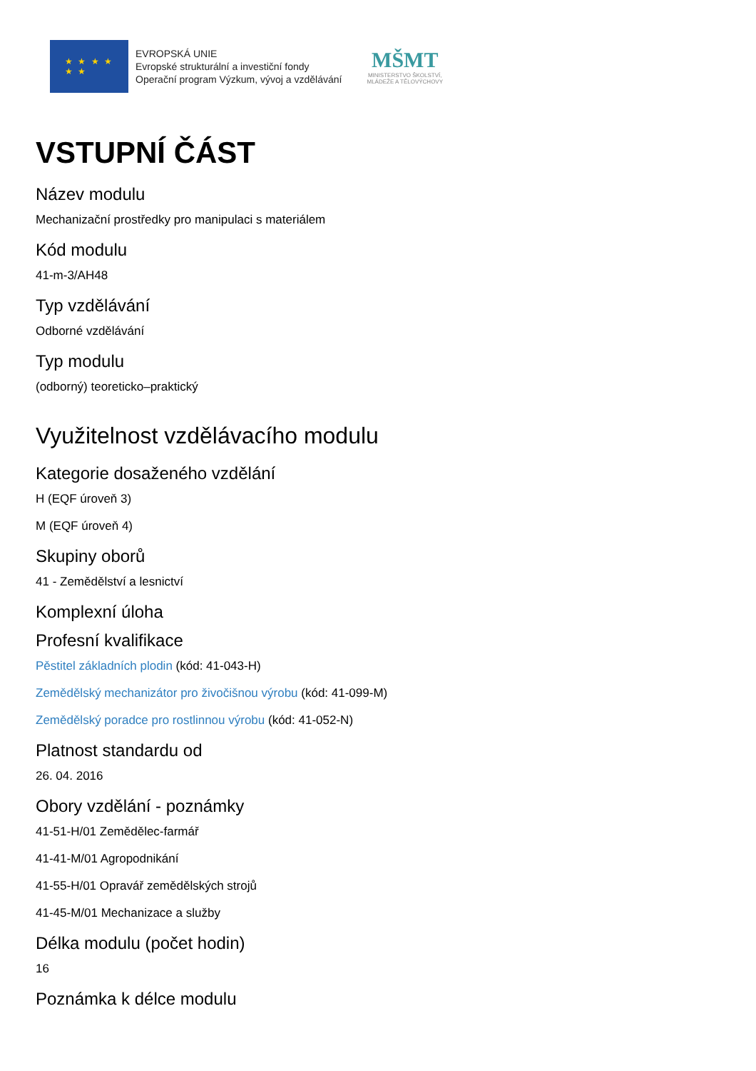★ ★ ★ ★
★ ★
EVROPSKÁ UNIE
Evropské strukturální a investiční fondy
Operační program Výzkum, vývoj a vzdělávání
MŠMT
MINISTERSTVO ŠKOLSTVÍ,
MLÁDEŽE A TĚLOVÝCHOVY
VSTUPNÍ ČÁST
Název modulu
Mechanizační prostředky pro manipulaci s materiálem
Kód modulu
41-m-3/AH48
Typ vzdělávání
Odborné vzdělávání
Typ modulu
(odborný) teoreticko–praktický
Využitelnost vzdělávacího modulu
Kategorie dosaženého vzdělání
H (EQF úroveň 3)
M (EQF úroveň 4)
Skupiny oborů
41 - Zemědělství a lesnictví
Komplexní úloha
Profesní kvalifikace
Pěstitel základních plodin (kód: 41-043-H)
Zemědělský mechanizátor pro živočišnou výrobu (kód: 41-099-M)
Zemědělský poradce pro rostlinnou výrobu (kód: 41-052-N)
Platnost standardu od
26. 04. 2016
Obory vzdělání - poznámky
41-51-H/01 Zemědělec-farmář
41-41-M/01 Agropodnikání
41-55-H/01 Opravář zemědělských strojů
41-45-M/01 Mechanizace a služby
Délka modulu (počet hodin)
16
Poznámka k délce modulu